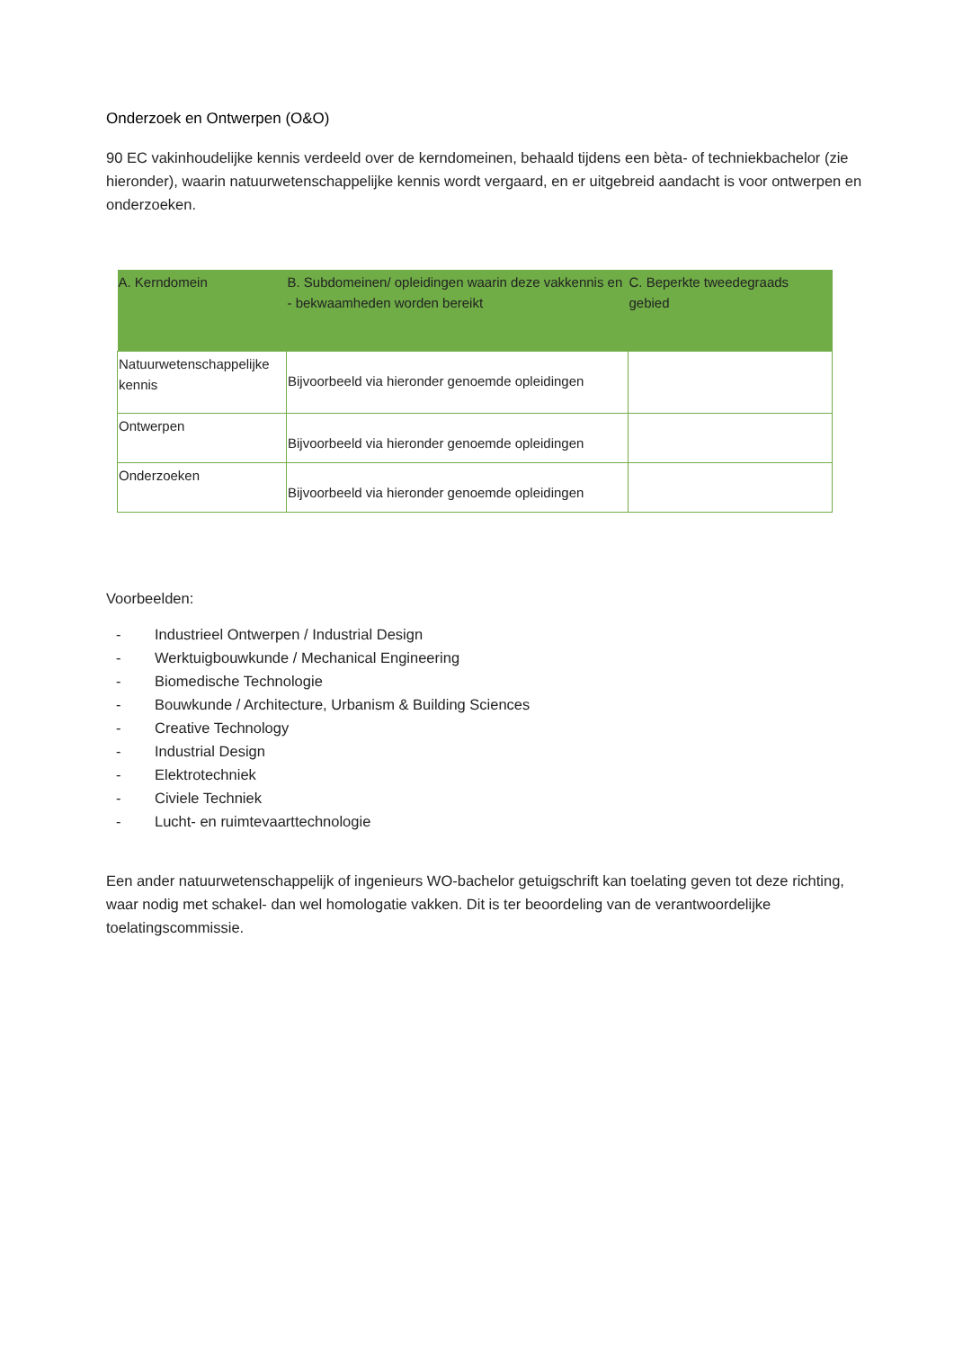Onderzoek en Ontwerpen (O&O)
90 EC vakinhoudelijke kennis verdeeld over de kerndomeinen, behaald tijdens een bèta- of techniekbachelor (zie hieronder), waarin natuurwetenschappelijke kennis wordt vergaard, en er uitgebreid aandacht is voor ontwerpen en onderzoeken.
| A. Kerndomein | B. Subdomeinen/ opleidingen waarin deze vakkennis en - bekwaamheden worden bereikt | C. Beperkte tweedegraads gebied |
| --- | --- | --- |
| Natuurwetenschappelijke kennis | Bijvoorbeeld via hieronder genoemde opleidingen | |
| Ontwerpen | Bijvoorbeeld via hieronder genoemde opleidingen | |
| Onderzoeken | Bijvoorbeeld via hieronder genoemde opleidingen | |
Voorbeelden:
- Industrieel Ontwerpen / Industrial Design
- Werktuigbouwkunde / Mechanical Engineering
- Biomedische Technologie
- Bouwkunde / Architecture, Urbanism & Building Sciences
- Creative Technology
- Industrial Design
- Elektrotechniek
- Civiele Techniek
- Lucht- en ruimtevaarttechnologie
Een ander natuurwetenschappelijk of ingenieurs WO-bachelor getuigschrift kan toelating geven tot deze richting, waar nodig met schakel- dan wel homologatie vakken. Dit is ter beoordeling van de verantwoordelijke toelatingscommissie.